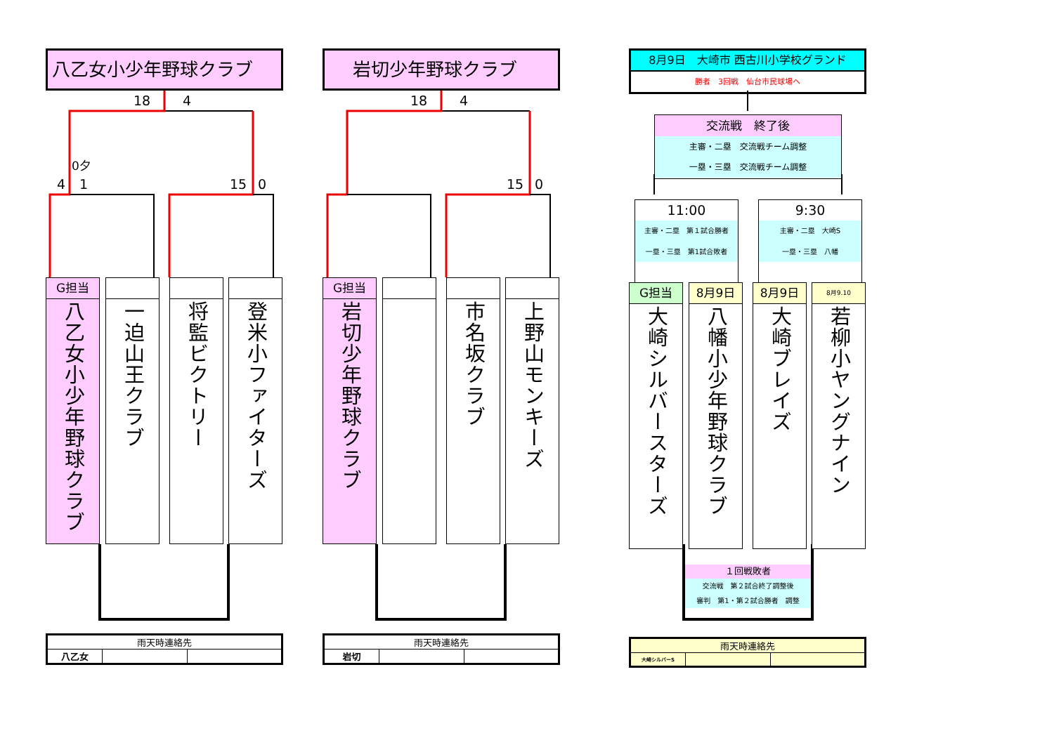八乙女小少年野球クラブ
18 4
0夕
4 1 15 0
G担当
八乙女小少年野球クラブ
一迫山王クラブ
将監ビクトリー
登米小ファイターズ
| 雨天時連絡先 | | |
| --- | --- | --- |
| 八乙女 | | |
岩切少年野球クラブ
18 4
15 0
G担当
岩切少年野球クラブ
市名坂クラブ
上野山モンキーズ
| 雨天時連絡先 | | |
| --- | --- | --- |
| 岩切 | | |
8月9日　大崎市 西古川小学校グランド
勝者　3回戦　仙台市民球場へ
交流戦　終了後
主審・二塁　交流戦チーム調整
一塁・三塁　交流戦チーム調整
11:00
主審・二塁　第１試合勝者
一塁・三塁　第1試合敗者
9:30
主審・二塁　大崎S
一塁・三塁　八幡
G担当
大崎シルバースターズ
8月9日
八幡小少年野球クラブ
8月9日
大崎ブレイズ
8月9.10
若柳小ヤングナイン
１回戦敗者
交流戦　第２試合終了調整後
審判　第1・第２試合勝者　調整
| 雨天時連絡先 | | |
| --- | --- | --- |
| 大崎シルバーS | | |